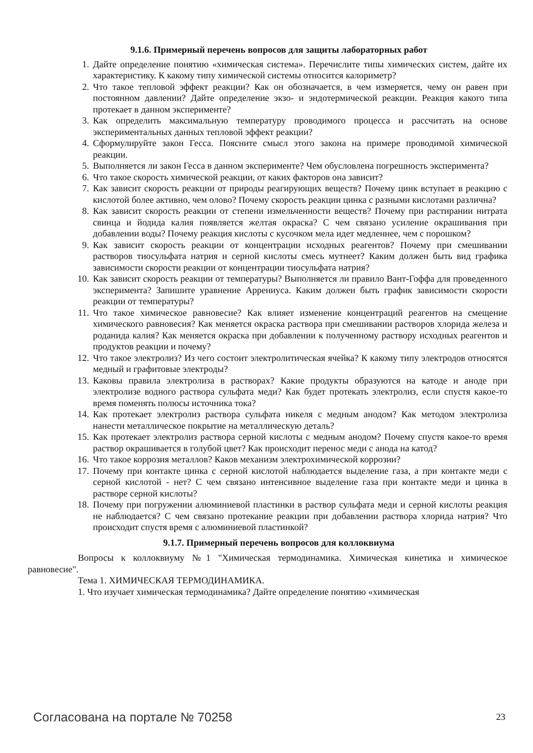9.1.6. Примерный перечень вопросов для защиты лабораторных работ
1. Дайте определение понятию «химическая система». Перечислите типы химических систем, дайте их характеристику. К какому типу химической системы относится калориметр?
2. Что такое тепловой эффект реакции? Как он обозначается, в чем измеряется, чему он равен при постоянном давлении? Дайте определение экзо- и эндотермической реакции. Реакция какого типа протекает в данном эксперименте?
3. Как определить максимальную температуру проводимого процесса и рассчитать на основе экспериментальных данных тепловой эффект реакции?
4. Сформулируйте закон Гесса. Поясните смысл этого закона на примере проводимой химической реакции.
5. Выполняется ли закон Гесса в данном эксперименте? Чем обусловлена погрешность эксперимента?
6. Что такое скорость химической реакции, от каких факторов она зависит?
7. Как зависит скорость реакции от природы реагирующих веществ? Почему цинк вступает в реакцию с кислотой более активно, чем олово? Почему скорость реакции цинка с разными кислотами различна?
8. Как зависит скорость реакции от степени измельченности веществ? Почему при растирании нитрата свинца и йодида калия появляется желтая окраска? С чем связано усиление окрашивания при добавлении воды? Почему реакция кислоты с кусочком мела идет медленнее, чем с порошком?
9. Как зависит скорость реакции от концентрации исходных реагентов? Почему при смешивании растворов тиосульфата натрия и серной кислоты смесь мутнеет? Каким должен быть вид графика зависимости скорости реакции от концентрации тиосульфата натрия?
10. Как зависит скорость реакции от температуры? Выполняется ли правило Вант-Гоффа для проведенного эксперимента? Запишите уравнение Аррениуса. Каким должен быть график зависимости скорости реакции от температуры?
11. Что такое химическое равновесие? Как влияет изменение концентраций реагентов на смещение химического равновесия? Как меняется окраска раствора при смешивании растворов хлорида железа и роданида калия? Как меняется окраска при добавлении к полученному раствору исходных реагентов и продуктов реакции и почему?
12. Что такое электролиз? Из чего состоит электролитическая ячейка? К какому типу электродов относятся медный и графитовые электроды?
13. Каковы правила электролиза в растворах? Какие продукты образуются на катоде и аноде при электролизе водного раствора сульфата меди? Как будет протекать электролиз, если спустя какое-то время поменять полюсы источника тока?
14. Как протекает электролиз раствора сульфата никеля с медным анодом? Как методом электролиза нанести металлическое покрытие на металлическую деталь?
15. Как протекает электролиз раствора серной кислоты с медным анодом? Почему спустя какое-то время раствор окрашивается в голубой цвет? Как происходит перенос меди с анода на катод?
16. Что такое коррозия металлов? Каков механизм электрохимической коррозии?
17. Почему при контакте цинка с серной кислотой наблюдается выделение газа, а при контакте меди с серной кислотой - нет? С чем связано интенсивное выделение газа при контакте меди и цинка в растворе серной кислоты?
18. Почему при погружении алюминиевой пластинки в раствор сульфата меди и серной кислоты реакция не наблюдается? С чем связано протекание реакции при добавлении раствора хлорида натрия? Что происходит спустя время с алюминиевой пластинкой?
9.1.7. Примерный перечень вопросов для коллоквиума
Вопросы к коллоквиуму №1 "Химическая термодинамика. Химическая кинетика и химическое равновесие".
Тема 1. ХИМИЧЕСКАЯ ТЕРМОДИНАМИКА.
1. Что изучает химическая термодинамика? Дайте определение понятию «химическая
Согласована на портале № 70258 23